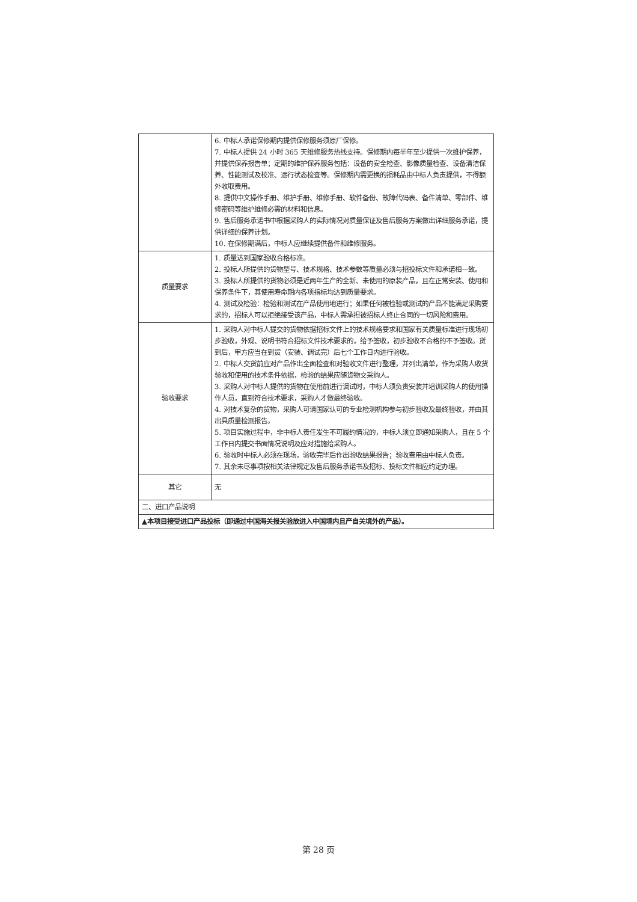| | 6. 中标人承诺保修期内提供保修服务须原厂保修。 7. 中标人提供 24 小时 365 天维修服务热线支持。保修期内每半年至少提供一次维护保养，并提供保养报告单；定期的维护保养服务包括：设备的安全检查、影像质量检查、设备清洁保养、性能测试及校准、运行状态检查等。保修期内需更换的损耗品由中标人负责提供，不得额外收取费用。 8. 提供中文操作手册、维护手册、维修手册、软件备份、故障代码表、备件清单、零部件、维修密码等维护维修必需的材料和信息。 9. 售后服务承诺书中根据采购人的实际情况对质量保证及售后服务方案做出详细服务承诺，提供详细的保养计划。 10. 在保修期满后，中标人应继续提供备件和维修服务。 |
| 质量要求 | 1. 质量达到国家验收合格标准。 2. 投标人所提供的货物型号、技术规格、技术参数等质量必须与招投标文件和承诺相一致。 3. 投标人所提供的货物必须是近两年生产的全新、未使用的原装产品，且在正常安装、使用和保养条件下，其使用寿命期内各项指标均达到质量要求。 4. 测试及检验：检验和测试在产品使用地进行；如果任何被检验或测试的产品不能满足采购要求的，招标人可以拒绝接受该产品，中标人需承担被招标人终止合同的一切风险和费用。 |
| 验收要求 | 1. 采购人对中标人提交的货物依据招标文件上的技术规格要求和国家有关质量标准进行现场初步验收，外观、说明书符合招标文件技术要求的，给予签收，初步验收不合格的不予签收。货到后，甲方应当在到货（安装、调试完）后七个工作日内进行验收。 2. 中标人交货前应对产品作出全面检查和对验收文件进行整理，并列出清单，作为采购人收货验收和使用的技术条件依据，检验的结果应随货物交采购人。 3. 采购人对中标人提供的货物在使用前进行调试时，中标人须负责安装并培训采购人的使用操作人员，直到符合技术要求，采购人才做最终验收。 4. 对技术复杂的货物，采购人可请国家认可的专业检测机构参与初步验收及最终验收，并由其出具质量检测报告。 5. 项目实施过程中，非中标人责任发生不可履约情况的，中标人须立即通知采购人，且在 5 个工作日内提交书面情况说明及应对措施给采购人。 6. 验收时中标人必须在现场，验收完毕后作出验收结果报告；验收费用由中标人负责。 7. 其余未尽事项按相关法律规定及售后服务承诺书及招标、投标文件相应约定办理。 |
| 其它 | 无 |
| 二、进口产品说明 | |
| ▲本项目接受进口产品投标（即通过中国海关报关验放进入中国境内且产自关境外的产品）。 | |
第 28 页